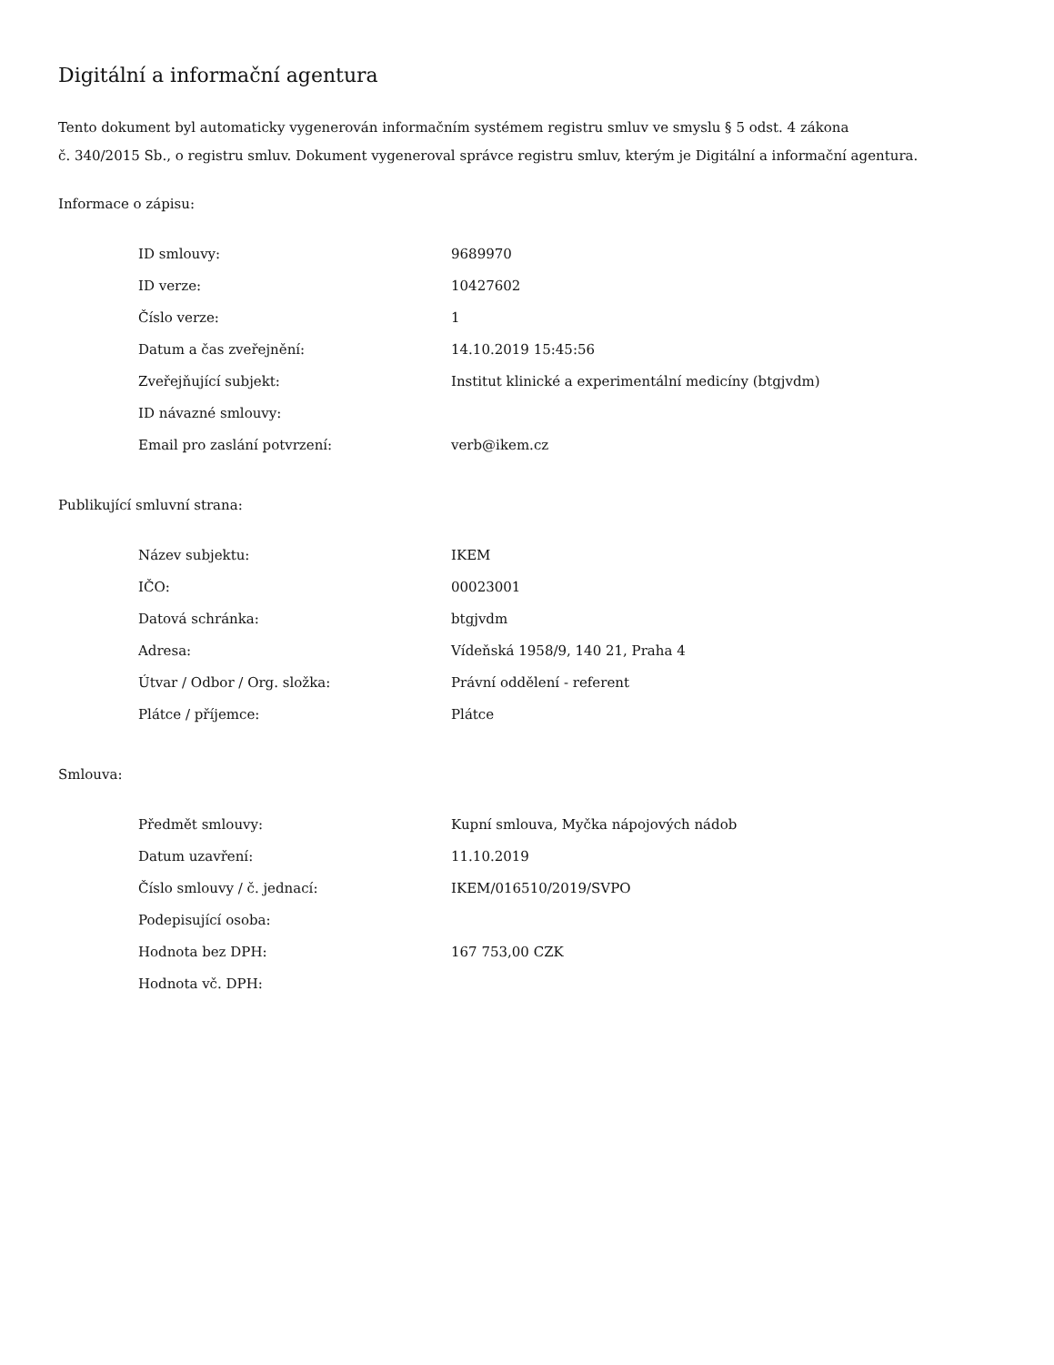Digitální a informační agentura
Tento dokument byl automaticky vygenerován informačním systémem registru smluv ve smyslu § 5 odst. 4 zákona
č. 340/2015 Sb., o registru smluv. Dokument vygeneroval správce registru smluv, kterým je Digitální a informační agentura.
Informace o zápisu:
| ID smlouvy: | 9689970 |
| ID verze: | 10427602 |
| Číslo verze: | 1 |
| Datum a čas zveřejnění: | 14.10.2019 15:45:56 |
| Zveřejňující subjekt: | Institut klinické a experimentální medicíny (btgjvdm) |
| ID návazné smlouvy: | |
| Email pro zaslání potvrzení: | verb@ikem.cz |
Publikující smluvní strana:
| Název subjektu: | IKEM |
| IČO: | 00023001 |
| Datová schránka: | btgjvdm |
| Adresa: | Vídeňská 1958/9, 140 21, Praha 4 |
| Útvar / Odbor / Org. složka: | Právní oddělení - referent |
| Plátce / příjemce: | Plátce |
Smlouva:
| Předmět smlouvy: | Kupní smlouva, Myčka nápojových nádob |
| Datum uzavření: | 11.10.2019 |
| Číslo smlouvy / č. jednací: | IKEM/016510/2019/SVPO |
| Podepisující osoba: | |
| Hodnota bez DPH: | 167 753,00 CZK |
| Hodnota vč. DPH: | |